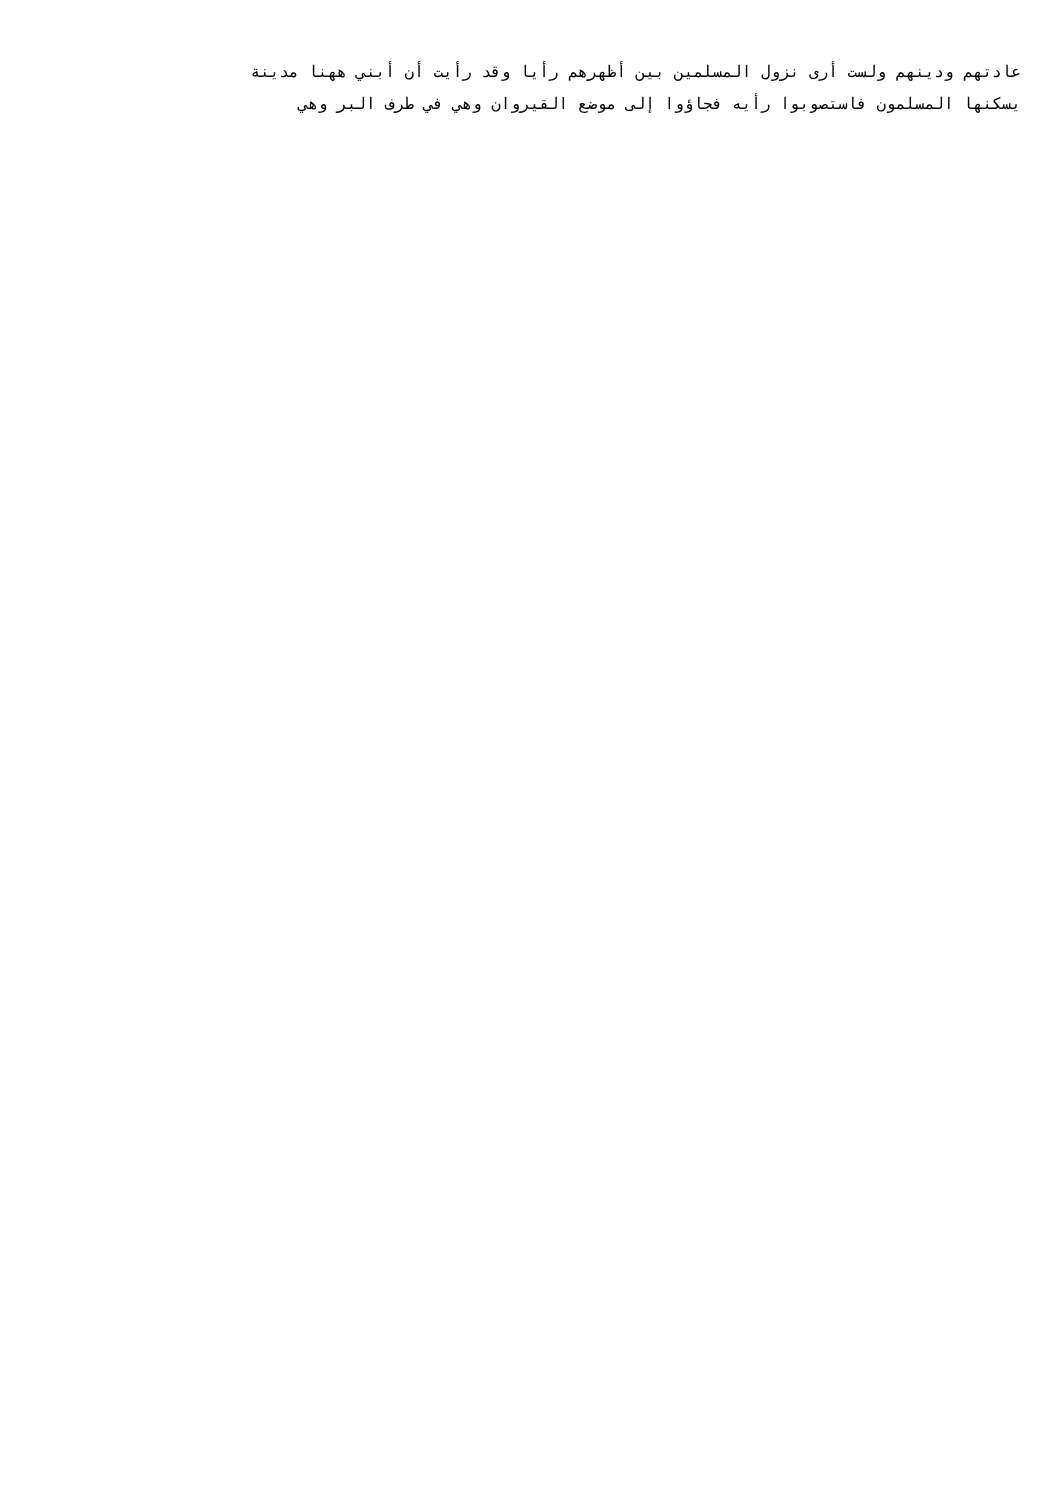عادتهم ودينهم ولست أرى نزول المسلمين بين أظهرهم رأيا وقد رأيت أن أبني ههنا مدينة
يسكنها المسلمون فاستصوبوا رأيه فجاؤوا إلى موضع القيروان وهي في طرف البر وهي